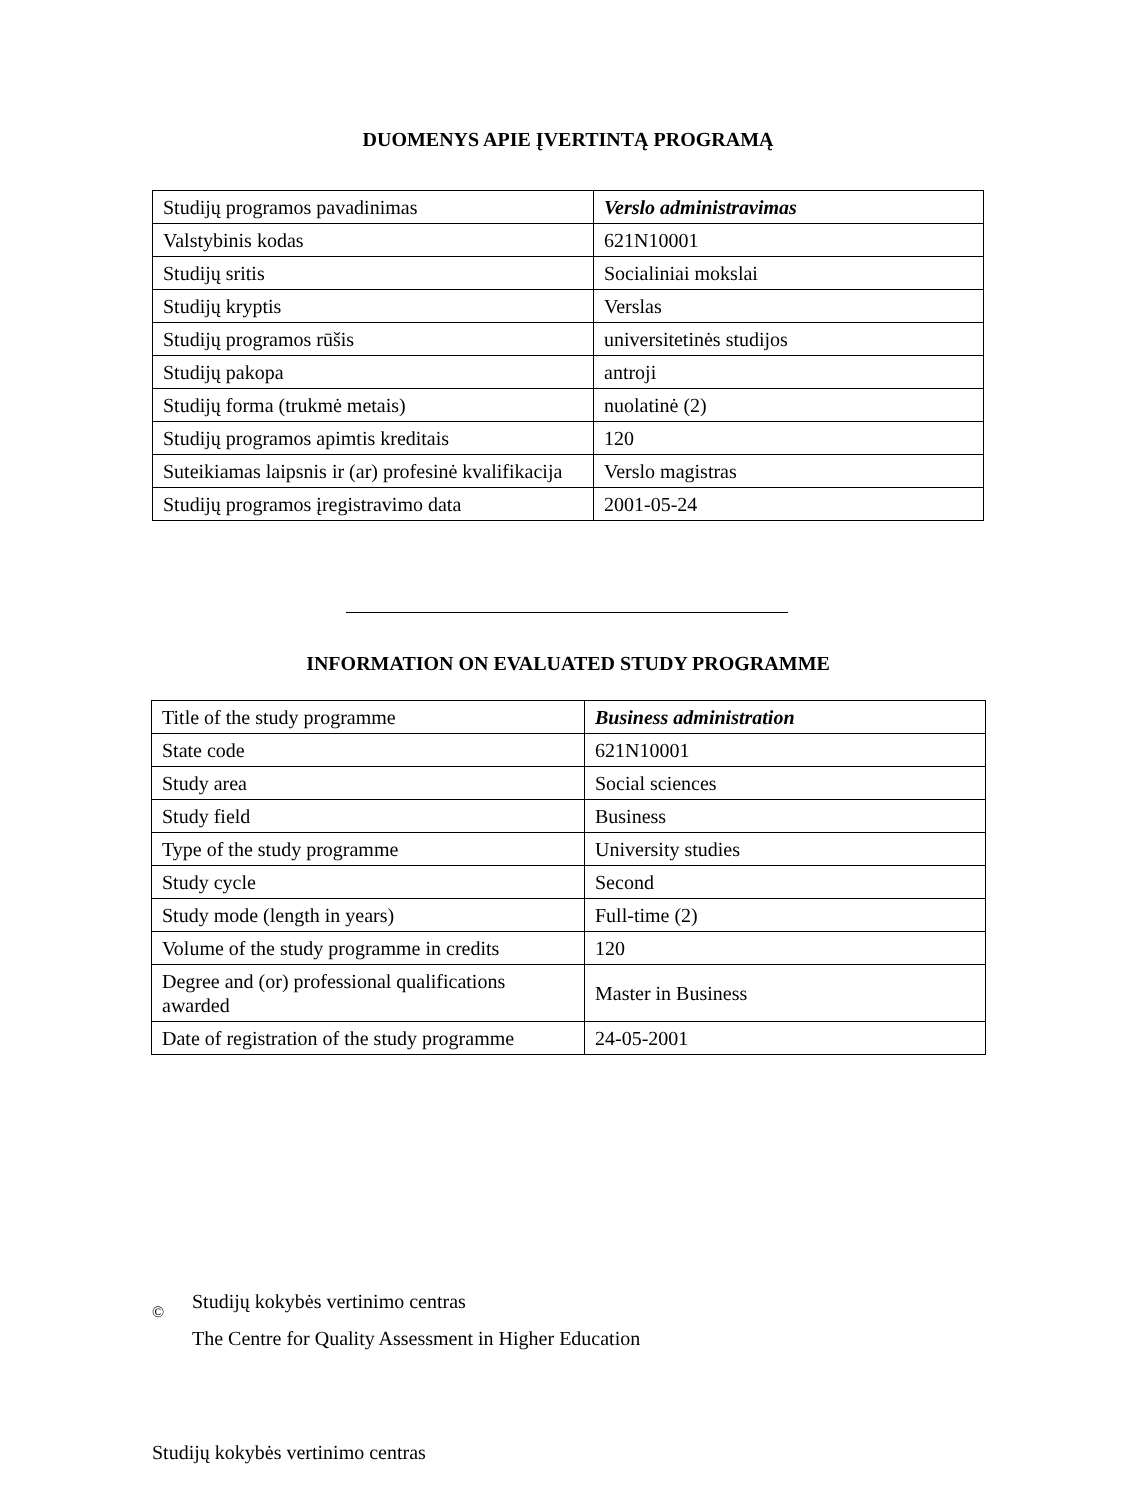DUOMENYS APIE ĮVERTINTĄ PROGRAMĄ
| Studijų programos pavadinimas | Verslo administravimas |
| Valstybinis kodas | 621N10001 |
| Studijų sritis | Socialiniai mokslai |
| Studijų kryptis | Verslas |
| Studijų programos rūšis | universitetinės studijos |
| Studijų pakopa | antroji |
| Studijų forma (trukmė metais) | nuolatinė (2) |
| Studijų programos apimtis kreditais | 120 |
| Suteikiamas laipsnis ir (ar) profesinė kvalifikacija | Verslo magistras |
| Studijų programos įregistravimo data | 2001-05-24 |
INFORMATION ON EVALUATED STUDY PROGRAMME
| Title of the study programme | Business administration |
| State code | 621N10001 |
| Study area | Social sciences |
| Study field | Business |
| Type of the study programme | University studies |
| Study cycle | Second |
| Study mode (length in years) | Full-time (2) |
| Volume of the study programme in credits | 120 |
| Degree and (or) professional qualifications awarded | Master in Business |
| Date of registration of the study programme | 24-05-2001 |
©
Studijų kokybės vertinimo centras
The Centre for Quality Assessment in Higher Education
Studijų kokybės vertinimo centras